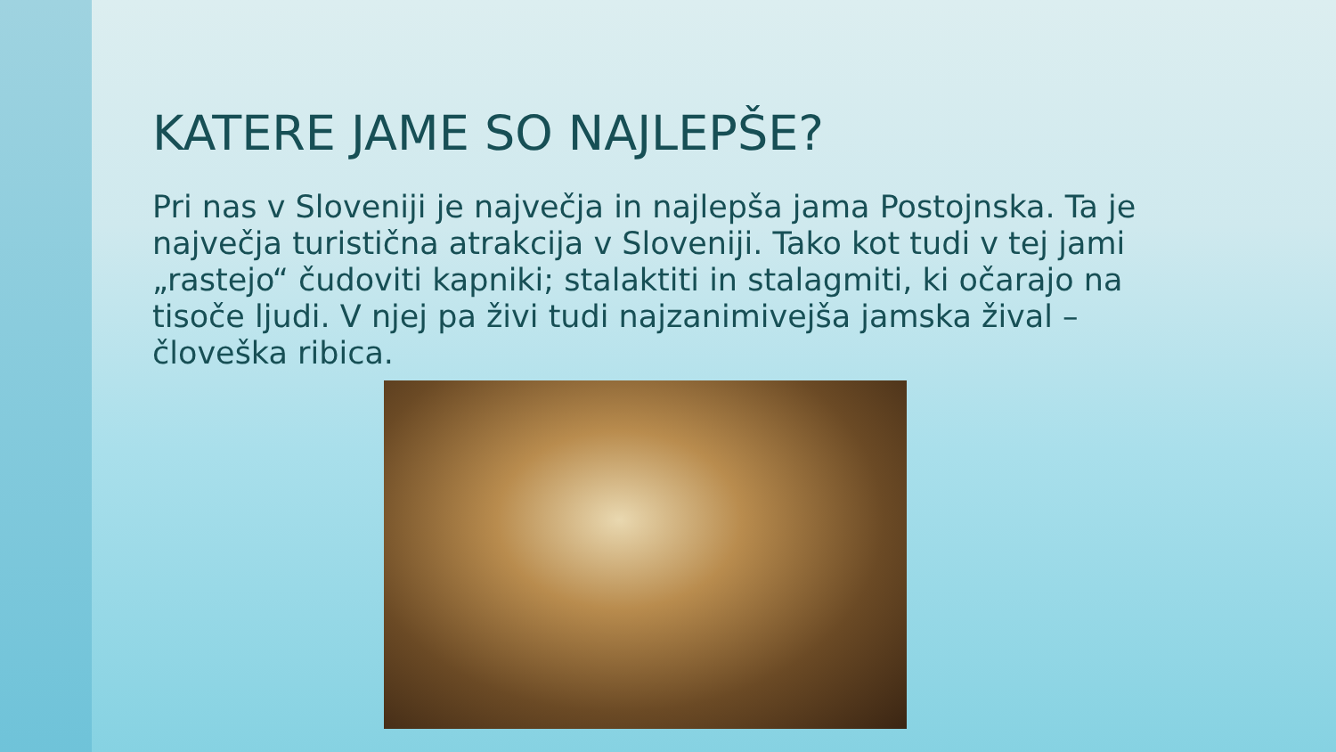KATERE JAME SO NAJLEPŠE?
Pri nas v Sloveniji je največja in najlepša jama Postojnska. Ta je največja turistična atrakcija v Sloveniji. Tako kot tudi v tej jami „rastejo“ čudoviti kapniki; stalaktiti in stalagmiti, ki očarajo na tisoče ljudi. V njej pa živi tudi najzanimivejša jamska žival – človeška ribica.